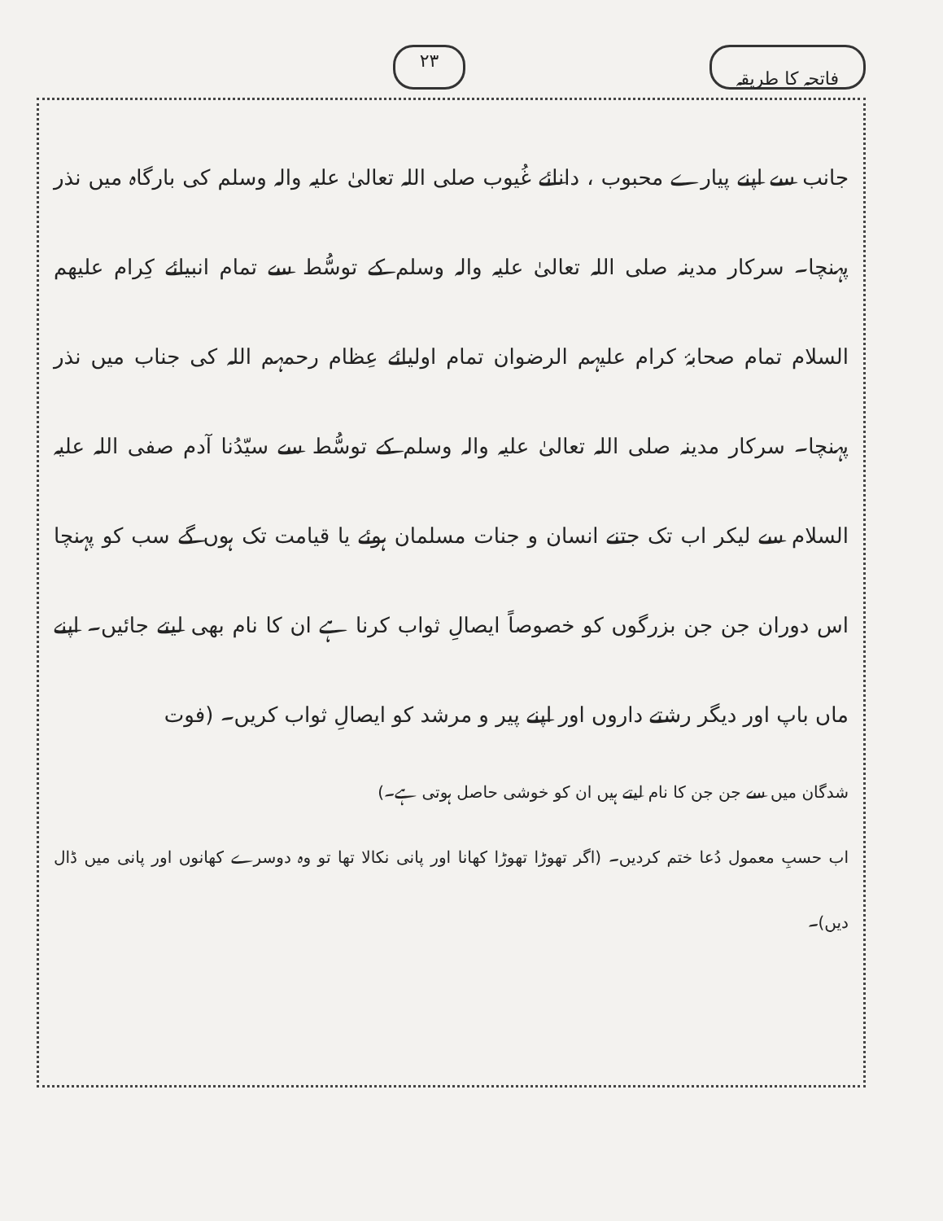فاتحہ کا طریقہ ۲۳
جانب سے اپنے پیارے محبوب ، دانائے غُیوب صلی اللہ تعالیٰ علیہ والہ وسلم کی بارگاہ میں نذر پہنچا۔ سرکار مدینہ صلی اللہ تعالیٰ علیہ والہ وسلم کے توسُّط سے تمام انبیائے کِرام علیھم السلام تمام صحابۂ کرام علیہم الرضوان تمام اولیائے عِظام رحمہم اللہ کی جناب میں نذر پہنچا۔ سرکار مدینہ صلی اللہ تعالیٰ علیہ والہ وسلم کے توسُّط سے سیّدُنا آدم صفی اللہ علیہ السلام سے لیکر اب تک جتنے انسان و جنات مسلمان ہوئے یا قیامت تک ہوں گے سب کو پہنچا اس دوران جن جن بزرگوں کو خصوصاً ایصالِ ثواب کرنا ہے ان کا نام بھی لیتے جائیں۔ اپنے ماں باپ اور دیگر رشتے داروں اور اپنے پیر و مرشد کو ایصالِ ثواب کریں۔ (فوت
شدگان میں سے جن جن کا نام لیتے ہیں ان کو خوشی حاصل ہوتی ہے۔)
اب حسبِ معمول دُعا ختم کردیں۔ (اگر تھوڑا تھوڑا کھانا اور پانی نکالا تھا تو وہ دوسرے کھانوں اور پانی میں ڈال دیں)۔